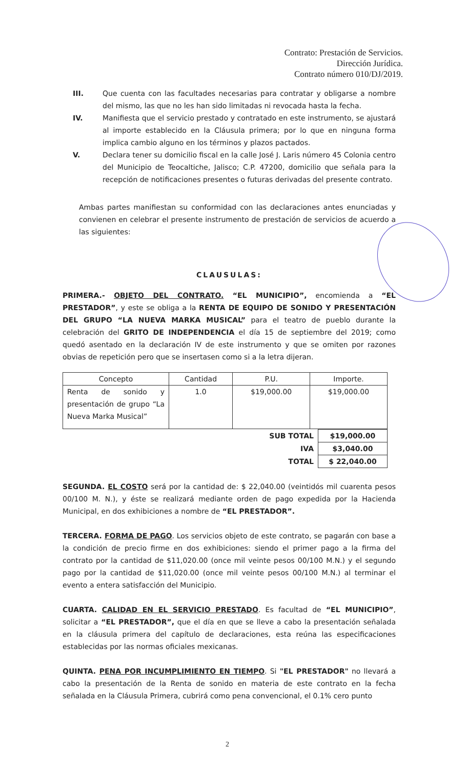Contrato: Prestación de Servicios.
Dirección Jurídica.
Contrato número 010/DJ/2019.
III. Que cuenta con las facultades necesarias para contratar y obligarse a nombre del mismo, las que no les han sido limitadas ni revocada hasta la fecha.
IV. Manifiesta que el servicio prestado y contratado en este instrumento, se ajustará al importe establecido en la Cláusula primera; por lo que en ninguna forma implica cambio alguno en los términos y plazos pactados.
V. Declara tener su domicilio fiscal en la calle José J. Laris número 45 Colonia centro del Municipio de Teocaltiche, Jalisco; C.P. 47200, domicilio que señala para la recepción de notificaciones presentes o futuras derivadas del presente contrato.
Ambas partes manifiestan su conformidad con las declaraciones antes enunciadas y convienen en celebrar el presente instrumento de prestación de servicios de acuerdo a las siguientes:
CLAUSULAS:
PRIMERA.- OBJETO DEL CONTRATO. “EL MUNICIPIO”, encomienda a “EL PRESTADOR”, y este se obliga a la RENTA DE EQUIPO DE SONIDO Y PRESENTACIÓN DEL GRUPO “LA NUEVA MARKA MUSICAL” para el teatro de pueblo durante la celebración del GRITO DE INDEPENDENCIA el día 15 de septiembre del 2019; como quedó asentado en la declaración IV de este instrumento y que se omiten por razones obvias de repetición pero que se insertasen como si a la letra dijeran.
| Concepto | Cantidad | P.U. | Importe. |
| --- | --- | --- | --- |
| Renta de sonido y presentación de grupo “La Nueva Marka Musical” | 1.0 | $19,000.00 | $19,000.00 |
| SUB TOTAL | $19,000.00 |
| IVA | $3,040.00 |
| TOTAL | $ 22,040.00 |
SEGUNDA. EL COSTO será por la cantidad de: $ 22,040.00 (veintidós mil cuarenta pesos 00/100 M. N.), y éste se realizará mediante orden de pago expedida por la Hacienda Municipal, en dos exhibiciones a nombre de “EL PRESTADOR”.
TERCERA. FORMA DE PAGO. Los servicios objeto de este contrato, se pagarán con base a la condición de precio firme en dos exhibiciones: siendo el primer pago a la firma del contrato por la cantidad de $11,020.00 (once mil veinte pesos 00/100 M.N.) y el segundo pago por la cantidad de $11,020.00 (once mil veinte pesos 00/100 M.N.) al terminar el evento a entera satisfacción del Municipio.
CUARTA. CALIDAD EN EL SERVICIO PRESTADO. Es facultad de “EL MUNICIPIO”, solicitar a “EL PRESTADOR”, que el día en que se lleve a cabo la presentación señalada en la cláusula primera del capítulo de declaraciones, esta reúna las especificaciones establecidas por las normas oficiales mexicanas.
QUINTA. PENA POR INCUMPLIMIENTO EN TIEMPO. Si "EL PRESTADOR" no llevará a cabo la presentación de la Renta de sonido en materia de este contrato en la fecha señalada en la Cláusula Primera, cubrirá como pena convencional, el 0.1% cero punto
2